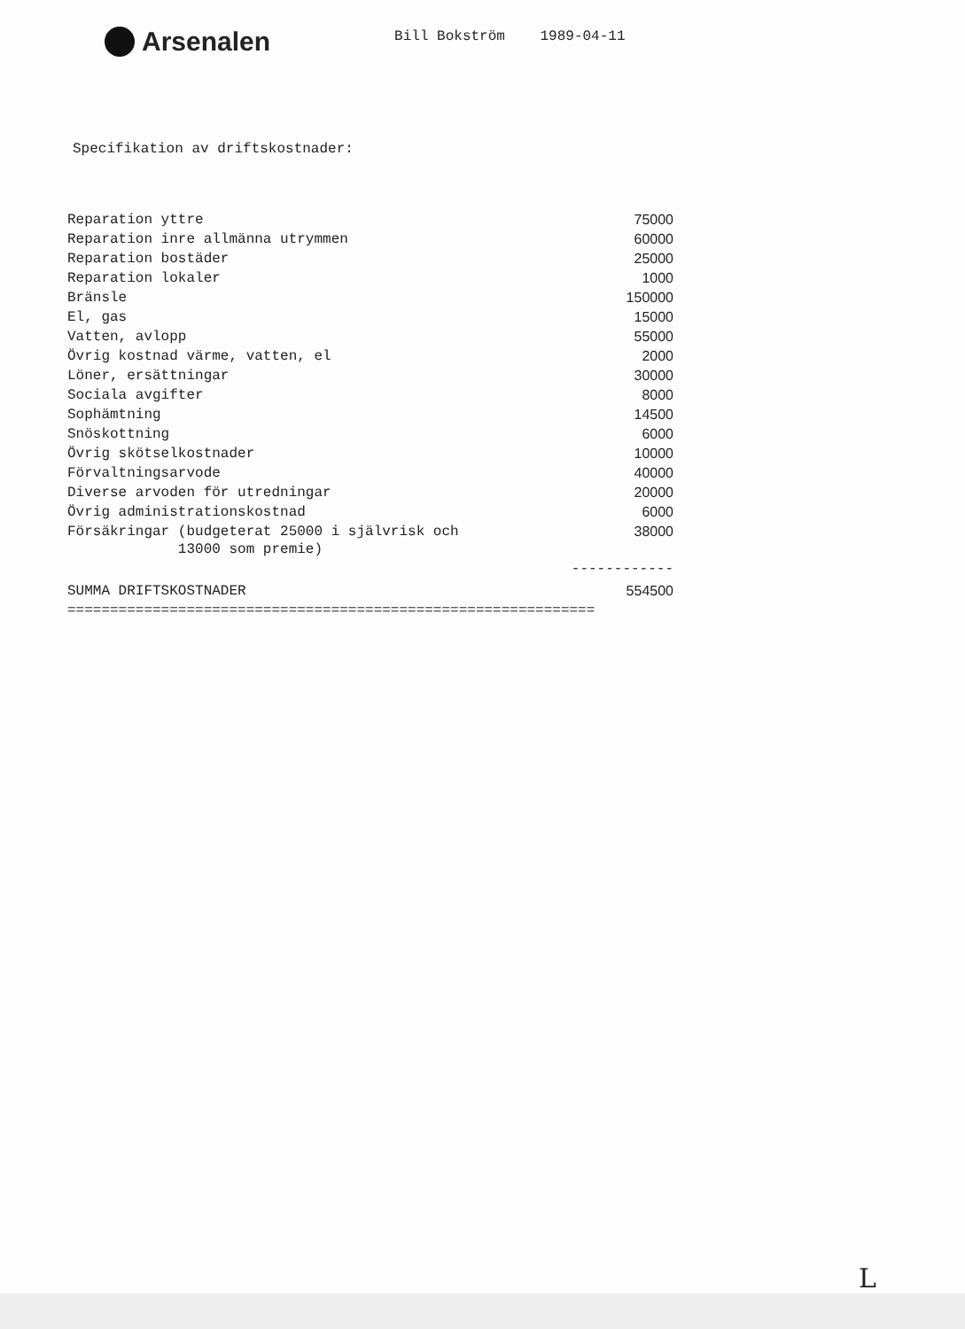Arsenalen
Bill Bokström 1989-04-11
Specifikation av driftskostnader:
| Reparation yttre | 75000 |
| Reparation inre allmänna utrymmen | 60000 |
| Reparation bostäder | 25000 |
| Reparation lokaler | 1000 |
| Bränsle | 150000 |
| El, gas | 15000 |
| Vatten, avlopp | 55000 |
| Övrig kostnad värme, vatten, el | 2000 |
| Löner, ersättningar | 30000 |
| Sociala avgifter | 8000 |
| Sophämtning | 14500 |
| Snöskottning | 6000 |
| Övrig skötselkostnader | 10000 |
| Förvaltningsarvode | 40000 |
| Diverse arvoden för utredningar | 20000 |
| Övrig administrationskostnad | 6000 |
| Försäkringar (budgeterat 25000 i självrisk och 13000 som premie) | 38000 |
| | ------------ |
| SUMMA DRIFTSKOSTNADER | 554500 |
| ============================================================== | |
L